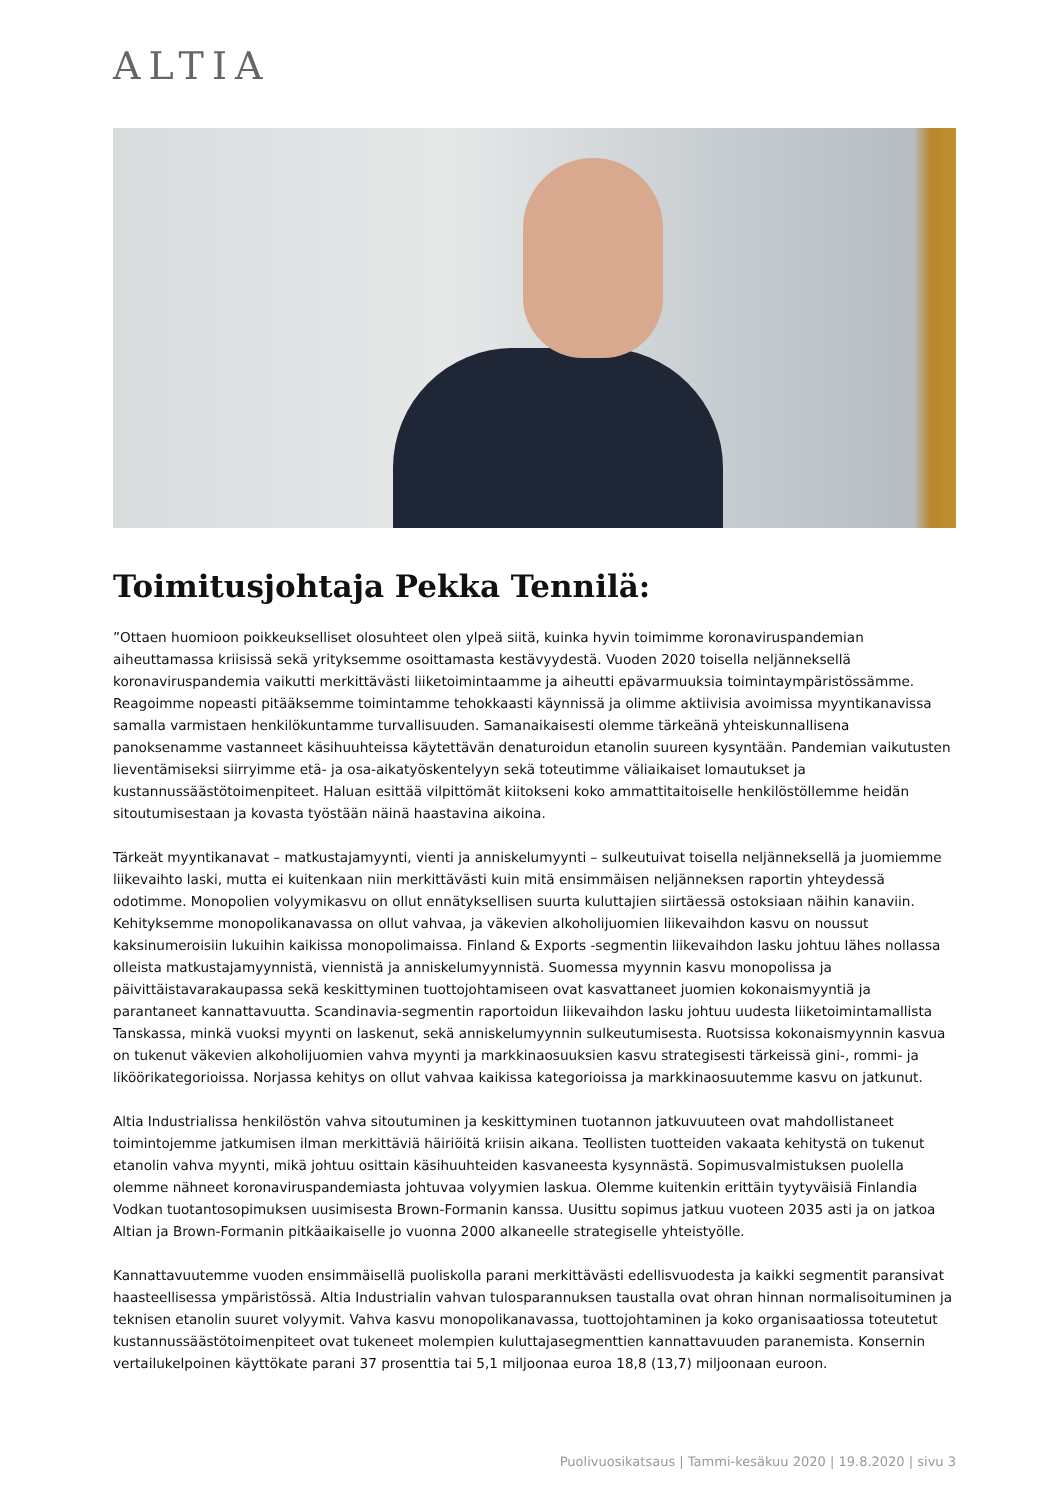ALTIA
Toimitusjohtaja Pekka Tennilä:
”Ottaen huomioon poikkeukselliset olosuhteet olen ylpeä siitä, kuinka hyvin toimimme koronaviruspandemian aiheuttamassa kriisissä sekä yrityksemme osoittamasta kestävyydestä. Vuoden 2020 toisella neljänneksellä koronaviruspandemia vaikutti merkittävästi liiketoimintaamme ja aiheutti epävarmuuksia toimintaympäristössämme. Reagoimme nopeasti pitääksemme toimintamme tehokkaasti käynnissä ja olimme aktiivisia avoimissa myyntikanavissa samalla varmistaen henkilökuntamme turvallisuuden. Samanaikaisesti olemme tärkeänä yhteiskunnallisena panoksenamme vastanneet käsihuuhteissa käytettävän denaturoidun etanolin suureen kysyntään. Pandemian vaikutusten lieventämiseksi siirryimme etä- ja osa-aikatyöskentelyyn sekä toteutimme väliaikaiset lomautukset ja kustannussäästötoimenpiteet. Haluan esittää vilpittömät kiitokseni koko ammattitaitoiselle henkilöstöllemme heidän sitoutumisestaan ja kovasta työstään näinä haastavina aikoina.
Tärkeät myyntikanavat – matkustajamyynti, vienti ja anniskelumyynti – sulkeutuivat toisella neljänneksellä ja juomiemme liikevaihto laski, mutta ei kuitenkaan niin merkittävästi kuin mitä ensimmäisen neljänneksen raportin yhteydessä odotimme. Monopolien volyymikasvu on ollut ennätyksellisen suurta kuluttajien siirtäessä ostoksiaan näihin kanaviin. Kehityksemme monopolikanavassa on ollut vahvaa, ja väkevien alkoholijuomien liikevaihdon kasvu on noussut kaksinumeroisiin lukuihin kaikissa monopolimaissa. Finland & Exports -segmentin liikevaihdon lasku johtuu lähes nollassa olleista matkustajamyynnistä, viennistä ja anniskelumyynnistä. Suomessa myynnin kasvu monopolissa ja päivittäistavarakaupassa sekä keskittyminen tuottojohtamiseen ovat kasvattaneet juomien kokonaismyyntiä ja parantaneet kannattavuutta. Scandinavia-segmentin raportoidun liikevaihdon lasku johtuu uudesta liiketoimintamallista Tanskassa, minkä vuoksi myynti on laskenut, sekä anniskelumyynnin sulkeutumisesta. Ruotsissa kokonaismyynnin kasvua on tukenut väkevien alkoholijuomien vahva myynti ja markkinaosuuksien kasvu strategisesti tärkeissä gini-, rommi- ja likööri­kategorioissa. Norjassa kehitys on ollut vahvaa kaikissa kategorioissa ja markkinaosuutemme kasvu on jatkunut.
Altia Industrialissa henkilöstön vahva sitoutuminen ja keskittyminen tuotannon jatkuvuuteen ovat mahdollistaneet toimintojemme jatkumisen ilman merkittäviä häiriöitä kriisin aikana. Teollisten tuotteiden vakaata kehitystä on tukenut etanolin vahva myynti, mikä johtuu osittain käsihuuhteiden kasvaneesta kysynnästä. Sopimusvalmistuksen puolella olemme nähneet koronaviruspandemiasta johtuvaa volyymien laskua. Olemme kuitenkin erittäin tyytyväisiä Finlandia Vodkan tuotantosopimuksen uusimisesta Brown-Formanin kanssa. Uusittu sopimus jatkuu vuoteen 2035 asti ja on jatkoa Altian ja Brown-Formanin pitkäaikaiselle jo vuonna 2000 alkaneelle strategiselle yhteistyölle.
Kannattavuutemme vuoden ensimmäisellä puoliskolla parani merkittävästi edellisvuodesta ja kaikki segmentit paransivat haasteellisessa ympäristössä. Altia Industrialin vahvan tulosparannuksen taustalla ovat ohran hinnan normalisoituminen ja teknisen etanolin suuret volyymit. Vahva kasvu monopolikanavassa, tuottojohtaminen ja koko organisaatiossa toteutetut kustannussäästötoimenpiteet ovat tukeneet molempien kuluttajasegmenttien kannattavuuden paranemista. Konsernin vertailukelpoinen käyttökate parani 37 prosenttia tai 5,1 miljoonaa euroa 18,8 (13,7) miljoonaan euroon.
Puolivuosikatsaus | Tammi-kesäkuu 2020 | 19.8.2020 | sivu 3